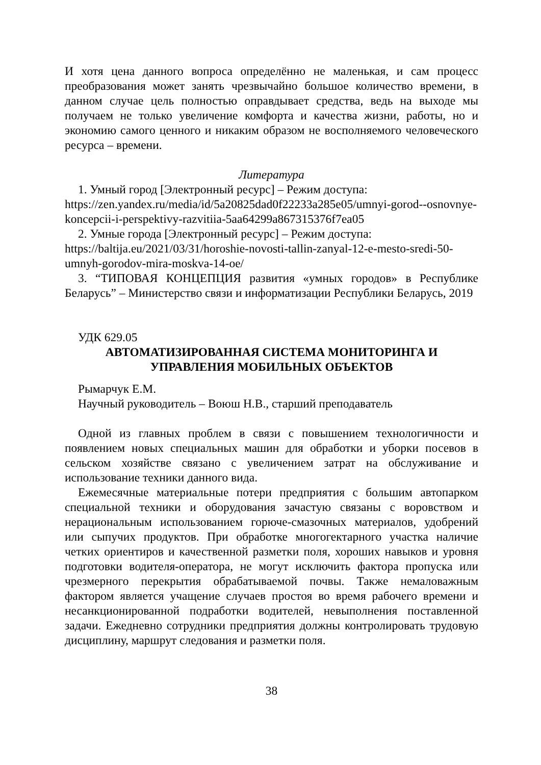И хотя цена данного вопроса определённо не маленькая, и сам процесс преобразования может занять чрезвычайно большое количество времени, в данном случае цель полностью оправдывает средства, ведь на выходе мы получаем не только увеличение комфорта и качества жизни, работы, но и экономию самого ценного и никаким образом не восполняемого человеческого ресурса – времени.
Литература
1. Умный город [Электронный ресурс] – Режим доступа:
https://zen.yandex.ru/media/id/5a20825dad0f22233a285e05/umnyi-gorod--osnovnye-koncepcii-i-perspektivy-razvitiia-5aa64299a867315376f7ea05
2. Умные города [Электронный ресурс] – Режим доступа:
https://baltija.eu/2021/03/31/horoshie-novosti-tallin-zanyal-12-e-mesto-sredi-50-umnyh-gorodov-mira-moskva-14-oe/
3. “ТИПОВАЯ КОНЦЕПЦИЯ развития «умных городов» в Республике Беларусь” – Министерство связи и информатизации Республики Беларусь, 2019
УДК 629.05
АВТОМАТИЗИРОВАННАЯ СИСТЕМА МОНИТОРИНГА И УПРАВЛЕНИЯ МОБИЛЬНЫХ ОБЪЕКТОВ
Рымарчук Е.М.
Научный руководитель – Воюш Н.В., старший преподаватель
Одной из главных проблем в связи с повышением технологичности и появлением новых специальных машин для обработки и уборки посевов в сельском хозяйстве связано с увеличением затрат на обслуживание и использование техники данного вида.
Ежемесячные материальные потери предприятия с большим автопарком специальной техники и оборудования зачастую связаны с воровством и нерациональным использованием горюче-смазочных материалов, удобрений или сыпучих продуктов. При обработке многогектарного участка наличие четких ориентиров и качественной разметки поля, хороших навыков и уровня подготовки водителя-оператора, не могут исключить фактора пропуска или чрезмерного перекрытия обрабатываемой почвы. Также немаловажным фактором является учащение случаев простоя во время рабочего времени и несанкционированной подработки водителей, невыполнения поставленной задачи. Ежедневно сотрудники предприятия должны контролировать трудовую дисциплину, маршрут следования и разметки поля.
38